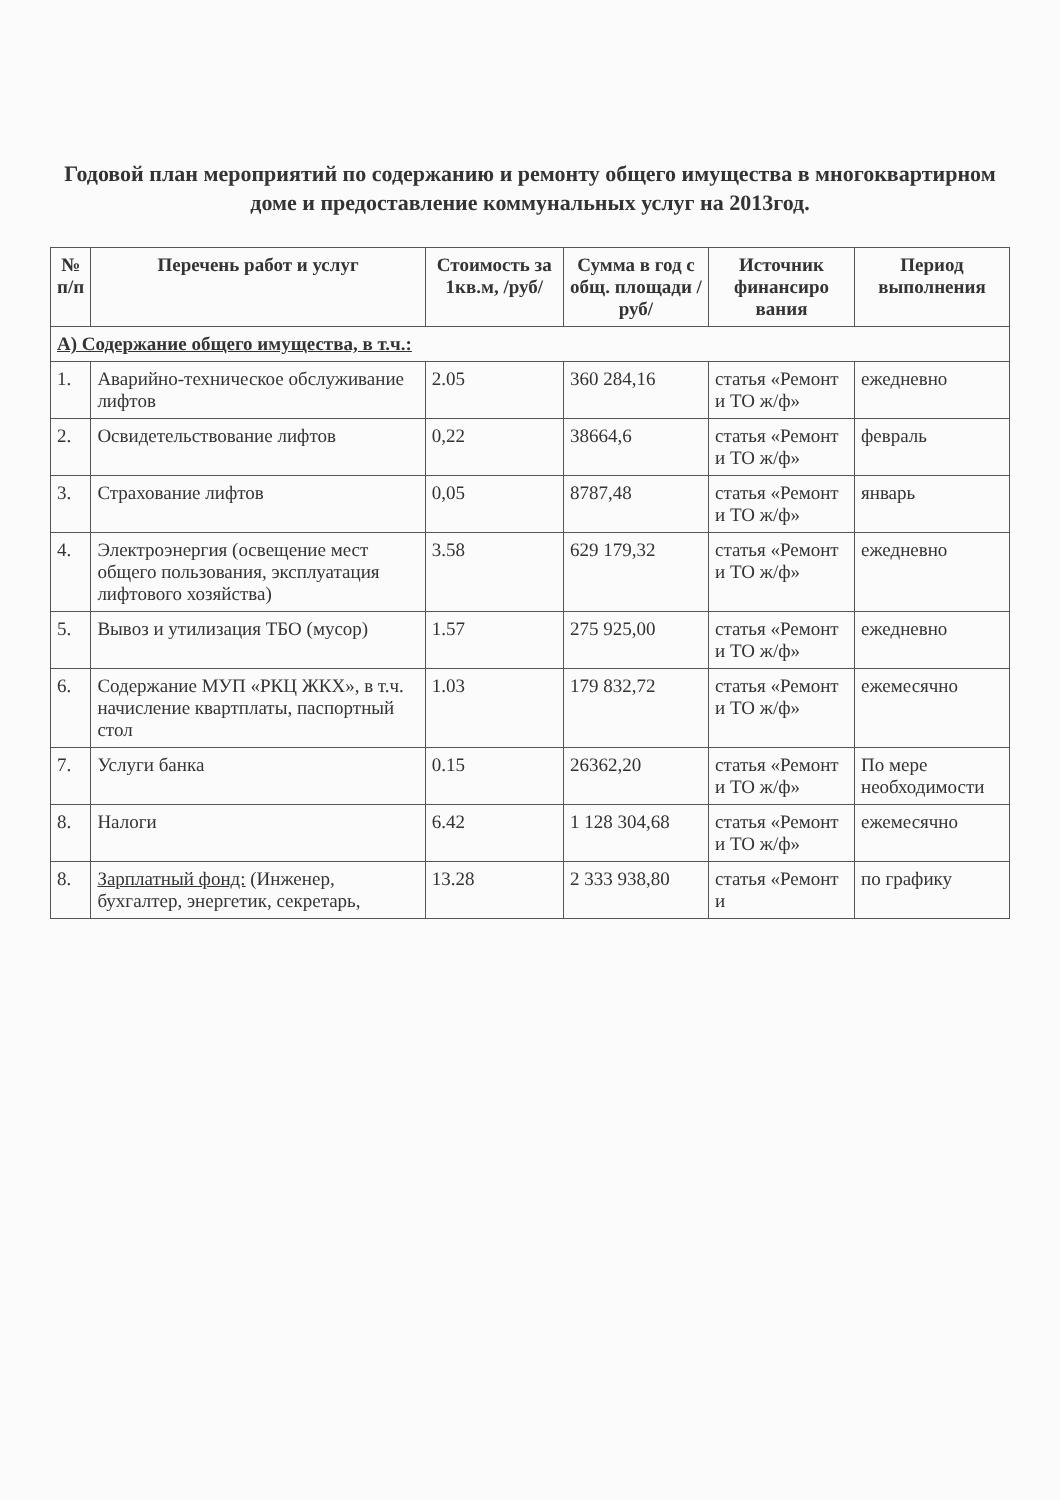Годовой план мероприятий по содержанию и ремонту общего имущества в многоквартирном доме и предоставление коммунальных услуг на 2013год.
| № п/п | Перечень работ и услуг | Стоимость за 1кв.м, /руб/ | Сумма в год с общ. площади /руб/ | Источник финансиро вания | Период выполнения |
| --- | --- | --- | --- | --- | --- |
| А) Содержание общего имущества, в т.ч.: | | | | | |
| 1. | Аварийно-техническое обслуживание лифтов | 2.05 | 360 284,16 | статья «Ремонт и ТО ж/ф» | ежедневно |
| 2. | Освидетельствование лифтов | 0,22 | 38664,6 | статья «Ремонт и ТО ж/ф» | февраль |
| 3. | Страхование лифтов | 0,05 | 8787,48 | статья «Ремонт и ТО ж/ф» | январь |
| 4. | Электроэнергия (освещение мест общего пользования, эксплуатация лифтового хозяйства) | 3.58 | 629 179,32 | статья «Ремонт и ТО ж/ф» | ежедневно |
| 5. | Вывоз и утилизация ТБО (мусор) | 1.57 | 275 925,00 | статья «Ремонт и ТО ж/ф» | ежедневно |
| 6. | Содержание МУП «РКЦ ЖКХ», в т.ч. начисление квартплаты, паспортный стол | 1.03 | 179 832,72 | статья «Ремонт и ТО ж/ф» | ежемесячно |
| 7. | Услуги банка | 0.15 | 26362,20 | статья «Ремонт и ТО ж/ф» | По мере необходимости |
| 8. | Налоги | 6.42 | 1 128 304,68 | статья «Ремонт и ТО ж/ф» | ежемесячно |
| 8. | Зарплатный фонд: (Инженер, бухгалтер, энергетик, секретарь, | 13.28 | 2 333 938,80 | статья «Ремонт и | по графику |